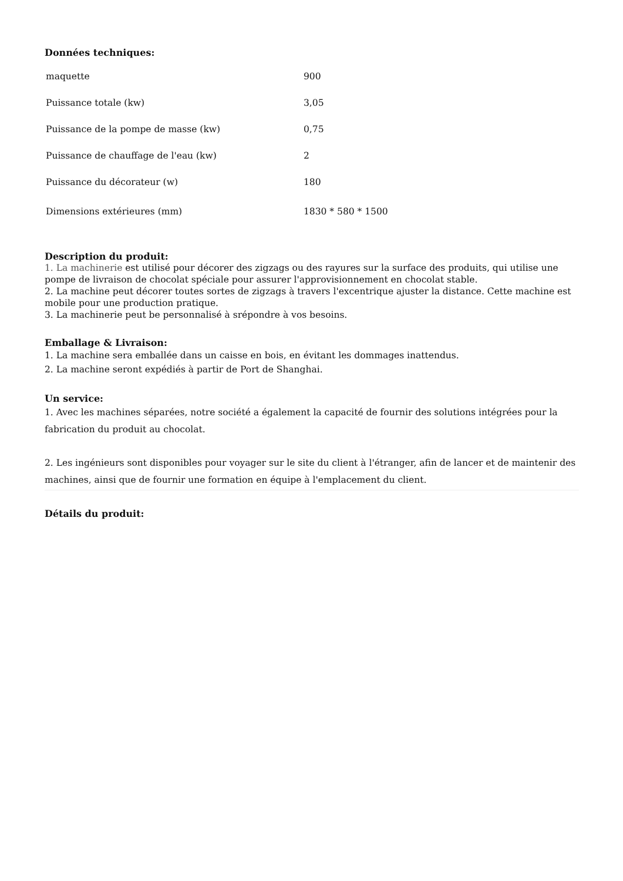Données techniques:
| maquette | 900 |
| Puissance totale (kw) | 3,05 |
| Puissance de la pompe de masse (kw) | 0,75 |
| Puissance de chauffage de l'eau (kw) | 2 |
| Puissance du décorateur (w) | 180 |
| Dimensions extérieures (mm) | 1830 * 580 * 1500 |
Description du produit:
1. La machinerie est utilisé pour décorer des zigzags ou des rayures sur la surface des produits, qui utilise une pompe de livraison de chocolat spéciale pour assurer l'approvisionnement en chocolat stable.
2. La machine peut décorer toutes sortes de zigzags à travers l'excentrique ajuster la distance. Cette machine est mobile pour une production pratique.
3. La machinerie peut be personnalisé à srépondre à vos besoins.
Emballage & Livraison:
1. La machine sera emballée dans un caisse en bois, en évitant les dommages inattendus.
2. La machine seront expédiés à partir de Port de Shanghai.
Un service:
1. Avec les machines séparées, notre société a également la capacité de fournir des solutions intégrées pour la fabrication du produit au chocolat.
2. Les ingénieurs sont disponibles pour voyager sur le site du client à l'étranger, afin de lancer et de maintenir des machines, ainsi que de fournir une formation en équipe à l'emplacement du client.
Détails du produit: